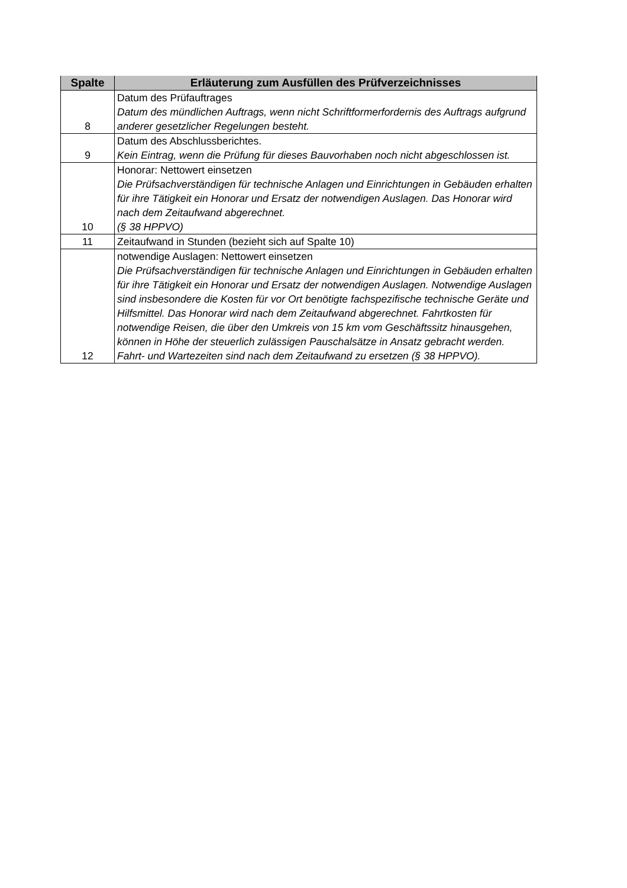| Spalte | Erläuterung zum Ausfüllen des Prüfverzeichnisses |
| --- | --- |
| 8 | Datum des Prüfauftrages Datum des mündlichen Auftrags, wenn nicht Schriftformerfordernis des Auftrags aufgrund anderer gesetzlicher Regelungen besteht. |
| 9 | Datum des Abschlussberichtes. Kein Eintrag, wenn die Prüfung für dieses Bauvorhaben noch nicht abgeschlossen ist. |
| 10 | Honorar: Nettowert einsetzen Die Prüfsachverständigen für technische Anlagen und Einrichtungen in Gebäuden erhalten für ihre Tätigkeit ein Honorar und Ersatz der notwendigen Auslagen. Das Honorar wird nach dem Zeitaufwand abgerechnet. (§ 38 HPPVO) |
| 11 | Zeitaufwand in Stunden (bezieht sich auf Spalte 10) |
| 12 | notwendige Auslagen: Nettowert einsetzen Die Prüfsachverständigen für technische Anlagen und Einrichtungen in Gebäuden erhalten für ihre Tätigkeit ein Honorar und Ersatz der notwendigen Auslagen. Notwendige Auslagen sind insbesondere die Kosten für vor Ort benötigte fachspezifische technische Geräte und Hilfsmittel. Das Honorar wird nach dem Zeitaufwand abgerechnet. Fahrtkosten für notwendige Reisen, die über den Umkreis von 15 km vom Geschäftssitz hinausgehen, können in Höhe der steuerlich zulässigen Pauschalsätze in Ansatz gebracht werden. Fahrt- und Wartezeiten sind nach dem Zeitaufwand zu ersetzen (§ 38 HPPVO). |